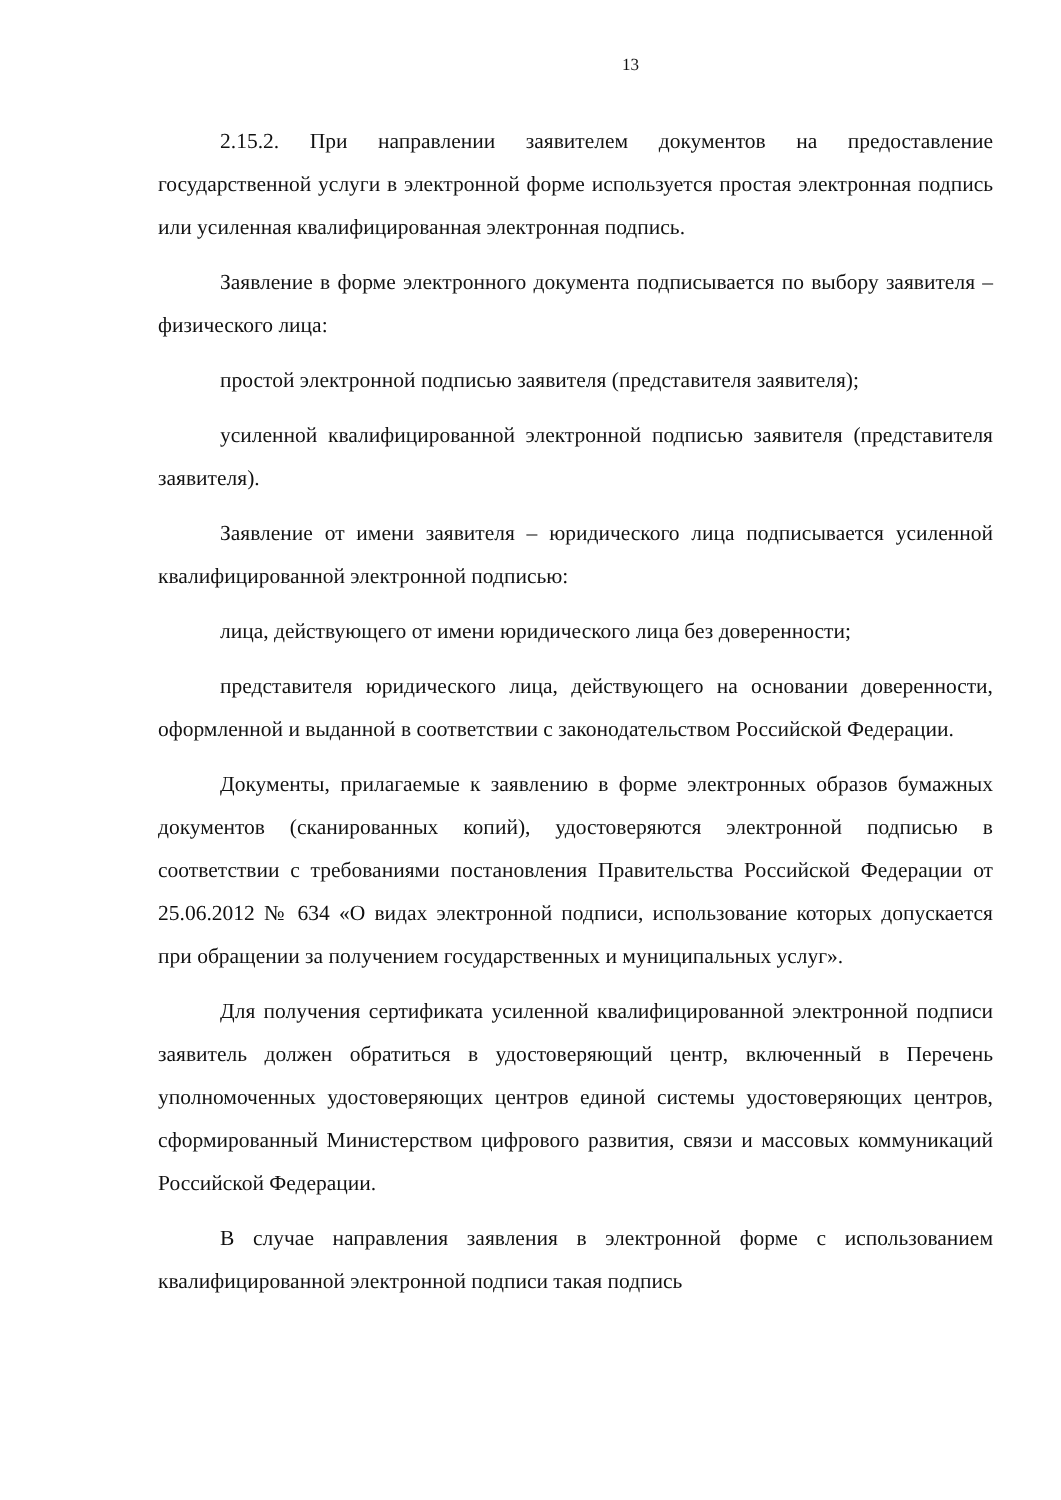13
2.15.2. При направлении заявителем документов на предоставление государственной услуги в электронной форме используется простая электронная подпись или усиленная квалифицированная электронная подпись.
Заявление в форме электронного документа подписывается по выбору заявителя – физического лица:
простой электронной подписью заявителя (представителя заявителя);
усиленной квалифицированной электронной подписью заявителя (представителя заявителя).
Заявление от имени заявителя – юридического лица подписывается усиленной квалифицированной электронной подписью:
лица, действующего от имени юридического лица без доверенности;
представителя юридического лица, действующего на основании доверенности, оформленной и выданной в соответствии с законодательством Российской Федерации.
Документы, прилагаемые к заявлению в форме электронных образов бумажных документов (сканированных копий), удостоверяются электронной подписью в соответствии с требованиями постановления Правительства Российской Федерации от 25.06.2012 № 634 «О видах электронной подписи, использование которых допускается при обращении за получением государственных и муниципальных услуг».
Для получения сертификата усиленной квалифицированной электронной подписи заявитель должен обратиться в удостоверяющий центр, включенный в Перечень уполномоченных удостоверяющих центров единой системы удостоверяющих центров, сформированный Министерством цифрового развития, связи и массовых коммуникаций Российской Федерации.
В случае направления заявления в электронной форме с использованием квалифицированной электронной подписи такая подпись